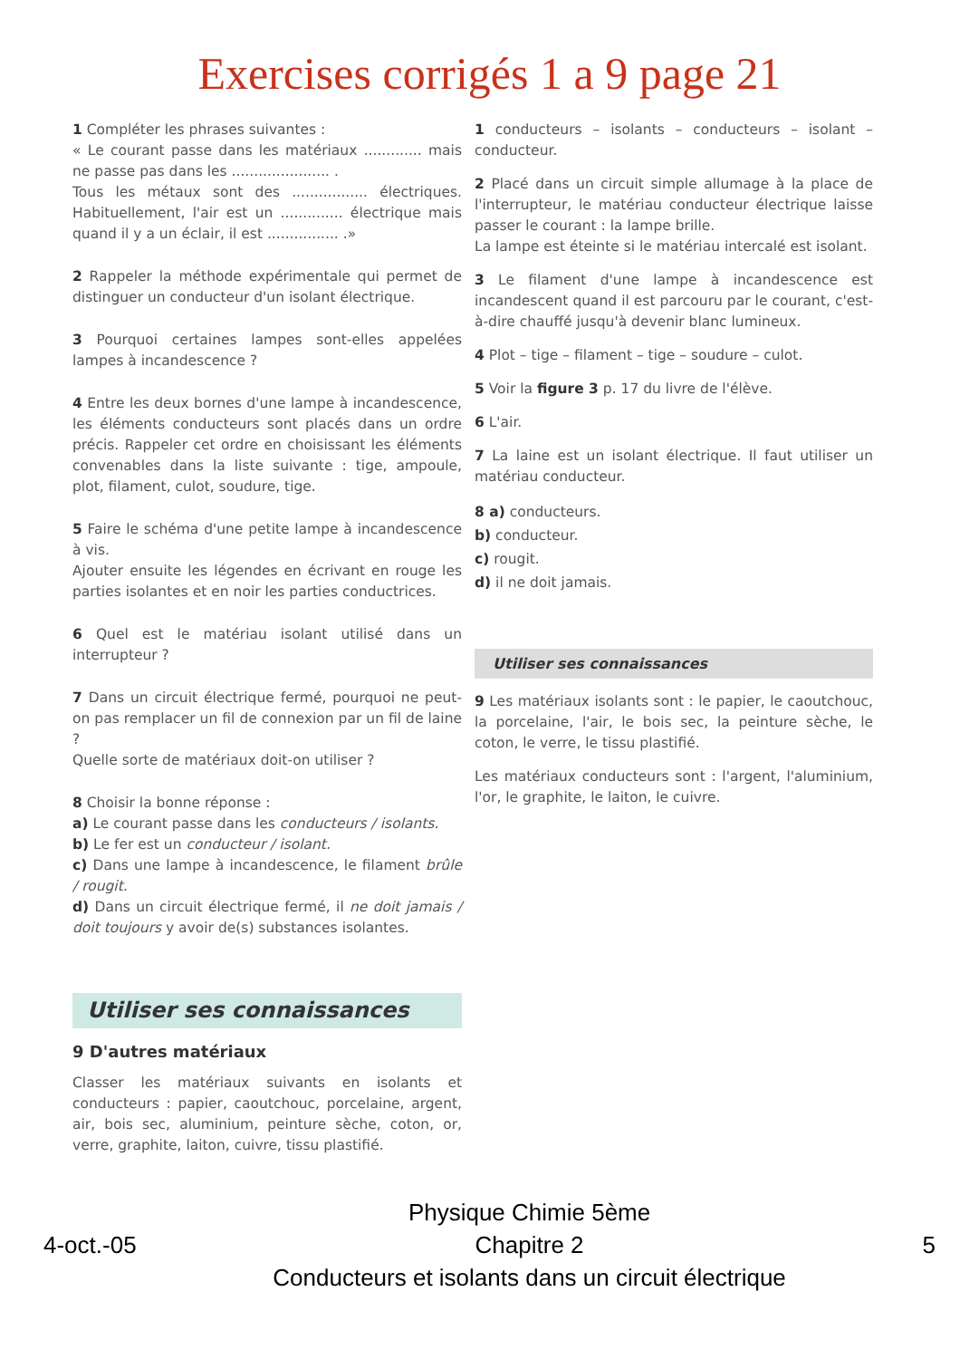Exercises corrigés 1 a 9 page 21
1 Compléter les phrases suivantes :
« Le courant passe dans les matériaux ............. mais ne passe pas dans les ...................... .
Tous les métaux sont des ................. électriques. Habituellement, l'air est un .............. électrique mais quand il y a un éclair, il est ................ .»
2 Rappeler la méthode expérimentale qui permet de distinguer un conducteur d'un isolant électrique.
3 Pourquoi certaines lampes sont-elles appelées lampes à incandescence ?
4 Entre les deux bornes d'une lampe à incandescence, les éléments conducteurs sont placés dans un ordre précis. Rappeler cet ordre en choisissant les éléments convenables dans la liste suivante : tige, ampoule, plot, filament, culot, soudure, tige.
5 Faire le schéma d'une petite lampe à incandescence à vis.
Ajouter ensuite les légendes en écrivant en rouge les parties isolantes et en noir les parties conductrices.
6 Quel est le matériau isolant utilisé dans un interrupteur ?
7 Dans un circuit électrique fermé, pourquoi ne peut-on pas remplacer un fil de connexion par un fil de laine ?
Quelle sorte de matériaux doit-on utiliser ?
8 Choisir la bonne réponse :
a) Le courant passe dans les conducteurs / isolants.
b) Le fer est un conducteur / isolant.
c) Dans une lampe à incandescence, le filament brûle / rougit.
d) Dans un circuit électrique fermé, il ne doit jamais / doit toujours y avoir de(s) substances isolantes.
Utiliser ses connaissances
9 D'autres matériaux
Classer les matériaux suivants en isolants et conducteurs : papier, caoutchouc, porcelaine, argent, air, bois sec, aluminium, peinture sèche, coton, or, verre, graphite, laiton, cuivre, tissu plastifié.
1 conducteurs – isolants – conducteurs – isolant – conducteur.
2 Placé dans un circuit simple allumage à la place de l'interrupteur, le matériau conducteur électrique laisse passer le courant : la lampe brille.
La lampe est éteinte si le matériau intercalé est isolant.
3 Le filament d'une lampe à incandescence est incandescent quand il est parcouru par le courant, c'est-à-dire chauffé jusqu'à devenir blanc lumineux.
4 Plot – tige – filament – tige – soudure – culot.
5 Voir la figure 3 p. 17 du livre de l'élève.
6 L'air.
7 La laine est un isolant électrique. Il faut utiliser un matériau conducteur.
8 a) conducteurs.
b) conducteur.
c) rougit.
d) il ne doit jamais.
Utiliser ses connaissances
9 Les matériaux isolants sont : le papier, le caoutchouc, la porcelaine, l'air, le bois sec, la peinture sèche, le coton, le verre, le tissu plastifié.
Les matériaux conducteurs sont : l'argent, l'aluminium, l'or, le graphite, le laiton, le cuivre.
4-oct.-05
Physique Chimie 5ème
Chapitre 2
Conducteurs et isolants dans un circuit électrique
5